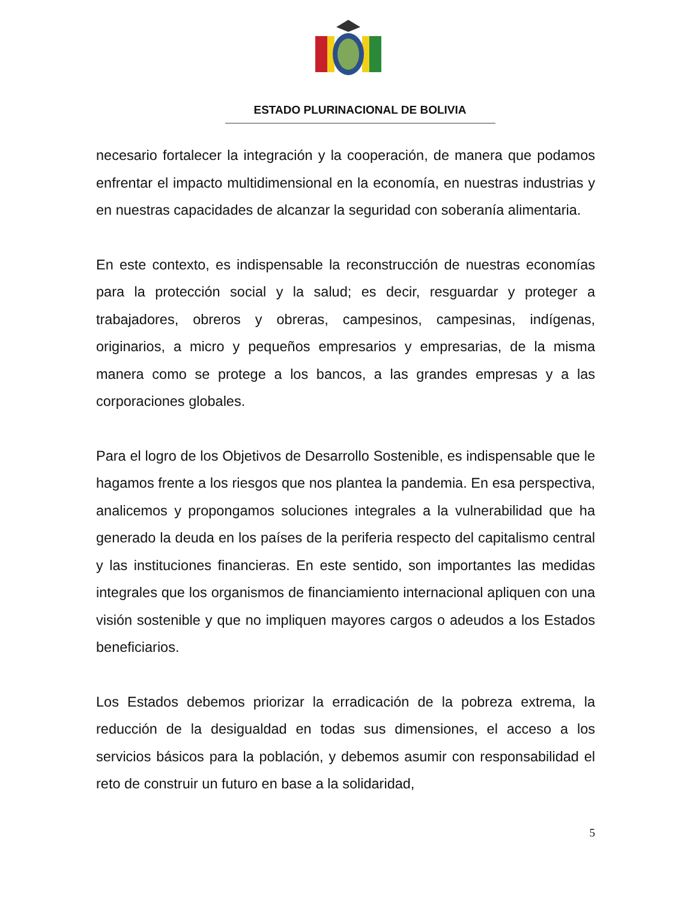ESTADO PLURINACIONAL DE BOLIVIA
necesario fortalecer la integración y la cooperación, de manera que podamos enfrentar el impacto multidimensional en la economía, en nuestras industrias y en nuestras capacidades de alcanzar la seguridad con soberanía alimentaria.
En este contexto, es indispensable la reconstrucción de nuestras economías para la protección social y la salud; es decir, resguardar y proteger a trabajadores, obreros y obreras, campesinos, campesinas, indígenas, originarios, a micro y pequeños empresarios y empresarias, de la misma manera como se protege a los bancos, a las grandes empresas y a las corporaciones globales.
Para el logro de los Objetivos de Desarrollo Sostenible, es indispensable que le hagamos frente a los riesgos que nos plantea la pandemia. En esa perspectiva, analicemos y propongamos soluciones integrales a la vulnerabilidad que ha generado la deuda en los países de la periferia respecto del capitalismo central y las instituciones financieras. En este sentido, son importantes las medidas integrales que los organismos de financiamiento internacional apliquen con una visión sostenible y que no impliquen mayores cargos o adeudos a los Estados beneficiarios.
Los Estados debemos priorizar la erradicación de la pobreza extrema, la reducción de la desigualdad en todas sus dimensiones, el acceso a los servicios básicos para la población, y debemos asumir con responsabilidad el reto de construir un futuro en base a la solidaridad,
5